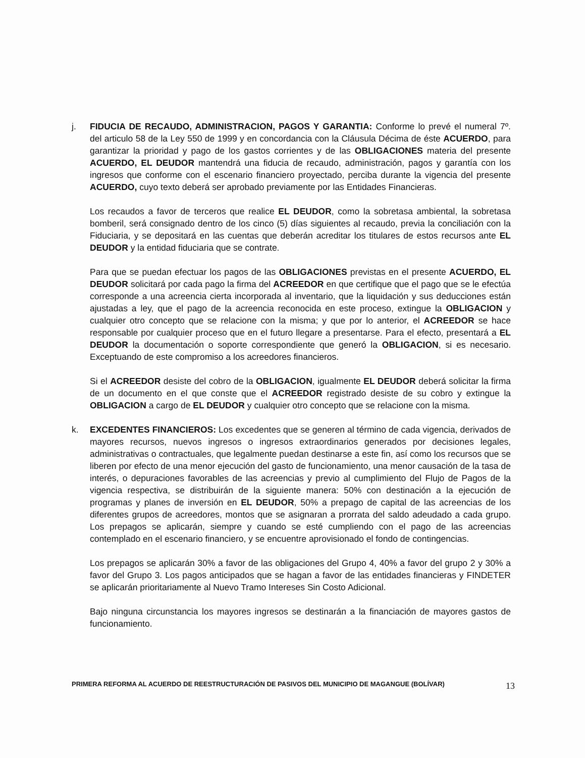j. FIDUCIA DE RECAUDO, ADMINISTRACION, PAGOS Y GARANTIA: Conforme lo prevé el numeral 7º. del articulo 58 de la Ley 550 de 1999 y en concordancia con la Cláusula Décima de éste ACUERDO, para garantizar la prioridad y pago de los gastos corrientes y de las OBLIGACIONES materia del presente ACUERDO, EL DEUDOR mantendrá una fiducia de recaudo, administración, pagos y garantía con los ingresos que conforme con el escenario financiero proyectado, perciba durante la vigencia del presente ACUERDO, cuyo texto deberá ser aprobado previamente por las Entidades Financieras.
Los recaudos a favor de terceros que realice EL DEUDOR, como la sobretasa ambiental, la sobretasa bomberil, será consignado dentro de los cinco (5) días siguientes al recaudo, previa la conciliación con la Fiduciaria, y se depositará en las cuentas que deberán acreditar los titulares de estos recursos ante EL DEUDOR y la entidad fiduciaria que se contrate.
Para que se puedan efectuar los pagos de las OBLIGACIONES previstas en el presente ACUERDO, EL DEUDOR solicitará por cada pago la firma del ACREEDOR en que certifique que el pago que se le efectúa corresponde a una acreencia cierta incorporada al inventario, que la liquidación y sus deducciones están ajustadas a ley, que el pago de la acreencia reconocida en este proceso, extingue la OBLIGACION y cualquier otro concepto que se relacione con la misma; y que por lo anterior, el ACREEDOR se hace responsable por cualquier proceso que en el futuro llegare a presentarse. Para el efecto, presentará a EL DEUDOR la documentación o soporte correspondiente que generó la OBLIGACION, si es necesario. Exceptuando de este compromiso a los acreedores financieros.
Si el ACREEDOR desiste del cobro de la OBLIGACION, igualmente EL DEUDOR deberá solicitar la firma de un documento en el que conste que el ACREEDOR registrado desiste de su cobro y extingue la OBLIGACION a cargo de EL DEUDOR y cualquier otro concepto que se relacione con la misma.
k. EXCEDENTES FINANCIEROS: Los excedentes que se generen al término de cada vigencia, derivados de mayores recursos, nuevos ingresos o ingresos extraordinarios generados por decisiones legales, administrativas o contractuales, que legalmente puedan destinarse a este fin, así como los recursos que se liberen por efecto de una menor ejecución del gasto de funcionamiento, una menor causación de la tasa de interés, o depuraciones favorables de las acreencias y previo al cumplimiento del Flujo de Pagos de la vigencia respectiva, se distribuirán de la siguiente manera: 50% con destinación a la ejecución de programas y planes de inversión en EL DEUDOR, 50% a prepago de capital de las acreencias de los diferentes grupos de acreedores, montos que se asignaran a prorrata del saldo adeudado a cada grupo. Los prepagos se aplicarán, siempre y cuando se esté cumpliendo con el pago de las acreencias contemplado en el escenario financiero, y se encuentre aprovisionado el fondo de contingencias.
Los prepagos se aplicarán 30% a favor de las obligaciones del Grupo 4, 40% a favor del grupo 2 y 30% a favor del Grupo 3. Los pagos anticipados que se hagan a favor de las entidades financieras y FINDETER se aplicarán prioritariamente al Nuevo Tramo Intereses Sin Costo Adicional.
Bajo ninguna circunstancia los mayores ingresos se destinarán a la financiación de mayores gastos de funcionamiento.
PRIMERA REFORMA AL ACUERDO DE REESTRUCTURACIÓN DE PASIVOS DEL MUNICIPIO DE MAGANGUE (BOLÍVAR) 13